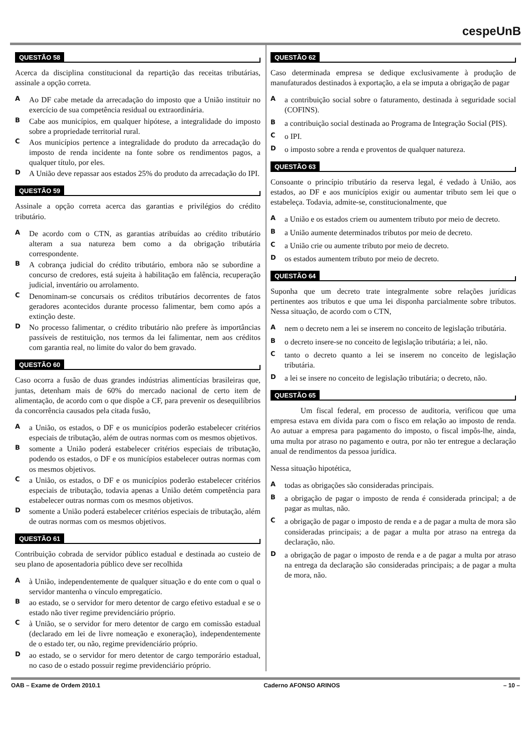cespeUnB
QUESTÃO 58
Acerca da disciplina constitucional da repartição das receitas tributárias, assinale a opção correta.
A
Ao DF cabe metade da arrecadação do imposto que a União instituir no exercício de sua competência residual ou extraordinária.
B
Cabe aos municípios, em qualquer hipótese, a integralidade do imposto sobre a propriedade territorial rural.
C
Aos municípios pertence a integralidade do produto da arrecadação do imposto de renda incidente na fonte sobre os rendimentos pagos, a qualquer título, por eles.
D
A União deve repassar aos estados 25% do produto da arrecadação do IPI.
QUESTÃO 59
Assinale a opção correta acerca das garantias e privilégios do crédito tributário.
A
De acordo com o CTN, as garantias atribuídas ao crédito tributário alteram a sua natureza bem como a da obrigação tributária correspondente.
B
A cobrança judicial do crédito tributário, embora não se subordine a concurso de credores, está sujeita à habilitação em falência, recuperação judicial, inventário ou arrolamento.
C
Denominam-se concursais os créditos tributários decorrentes de fatos geradores acontecidos durante processo falimentar, bem como após a extinção deste.
D
No processo falimentar, o crédito tributário não prefere às importâncias passíveis de restituição, nos termos da lei falimentar, nem aos créditos com garantia real, no limite do valor do bem gravado.
QUESTÃO 60
Caso ocorra a fusão de duas grandes indústrias alimentícias brasileiras que, juntas, detenham mais de 60% do mercado nacional de certo item de alimentação, de acordo com o que dispõe a CF, para prevenir os desequilíbrios da concorrência causados pela citada fusão,
A
a União, os estados, o DF e os municípios poderão estabelecer critérios especiais de tributação, além de outras normas com os mesmos objetivos.
B
somente a União poderá estabelecer critérios especiais de tributação, podendo os estados, o DF e os municípios estabelecer outras normas com os mesmos objetivos.
C
a União, os estados, o DF e os municípios poderão estabelecer critérios especiais de tributação, todavia apenas a União detém competência para estabelecer outras normas com os mesmos objetivos.
D
somente a União poderá estabelecer critérios especiais de tributação, além de outras normas com os mesmos objetivos.
QUESTÃO 61
Contribuição cobrada de servidor público estadual e destinada ao custeio de seu plano de aposentadoria público deve ser recolhida
A
à União, independentemente de qualquer situação e do ente com o qual o servidor mantenha o vínculo empregatício.
B
ao estado, se o servidor for mero detentor de cargo efetivo estadual e se o estado não tiver regime previdenciário próprio.
C
à União, se o servidor for mero detentor de cargo em comissão estadual (declarado em lei de livre nomeação e exoneração), independentemente de o estado ter, ou não, regime previdenciário próprio.
D
ao estado, se o servidor for mero detentor de cargo temporário estadual, no caso de o estado possuir regime previdenciário próprio.
QUESTÃO 62
Caso determinada empresa se dedique exclusivamente à produção de manufaturados destinados à exportação, a ela se imputa a obrigação de pagar
A
a contribuição social sobre o faturamento, destinada à seguridade social (COFINS).
B
a contribuição social destinada ao Programa de Integração Social (PIS).
C
o IPI.
D
o imposto sobre a renda e proventos de qualquer natureza.
QUESTÃO 63
Consoante o princípio tributário da reserva legal, é vedado à União, aos estados, ao DF e aos municípios exigir ou aumentar tributo sem lei que o estabeleça. Todavia, admite-se, constitucionalmente, que
A
a União e os estados criem ou aumentem tributo por meio de decreto.
B
a União aumente determinados tributos por meio de decreto.
C
a União crie ou aumente tributo por meio de decreto.
D
os estados aumentem tributo por meio de decreto.
QUESTÃO 64
Suponha que um decreto trate integralmente sobre relações jurídicas pertinentes aos tributos e que uma lei disponha parcialmente sobre tributos. Nessa situação, de acordo com o CTN,
A
nem o decreto nem a lei se inserem no conceito de legislação tributária.
B
o decreto insere-se no conceito de legislação tributária; a lei, não.
C
tanto o decreto quanto a lei se inserem no conceito de legislação tributária.
D
a lei se insere no conceito de legislação tributária; o decreto, não.
QUESTÃO 65
Um fiscal federal, em processo de auditoria, verificou que uma empresa estava em dívida para com o fisco em relação ao imposto de renda. Ao autuar a empresa para pagamento do imposto, o fiscal impôs-lhe, ainda, uma multa por atraso no pagamento e outra, por não ter entregue a declaração anual de rendimentos da pessoa jurídica.
Nessa situação hipotética,
A
todas as obrigações são consideradas principais.
B
a obrigação de pagar o imposto de renda é considerada principal; a de pagar as multas, não.
C
a obrigação de pagar o imposto de renda e a de pagar a multa de mora são consideradas principais; a de pagar a multa por atraso na entrega da declaração, não.
D
a obrigação de pagar o imposto de renda e a de pagar a multa por atraso na entrega da declaração são consideradas principais; a de pagar a multa de mora, não.
OAB – Exame de Ordem 2010.1 Caderno AFONSO ARINOS – 10 –